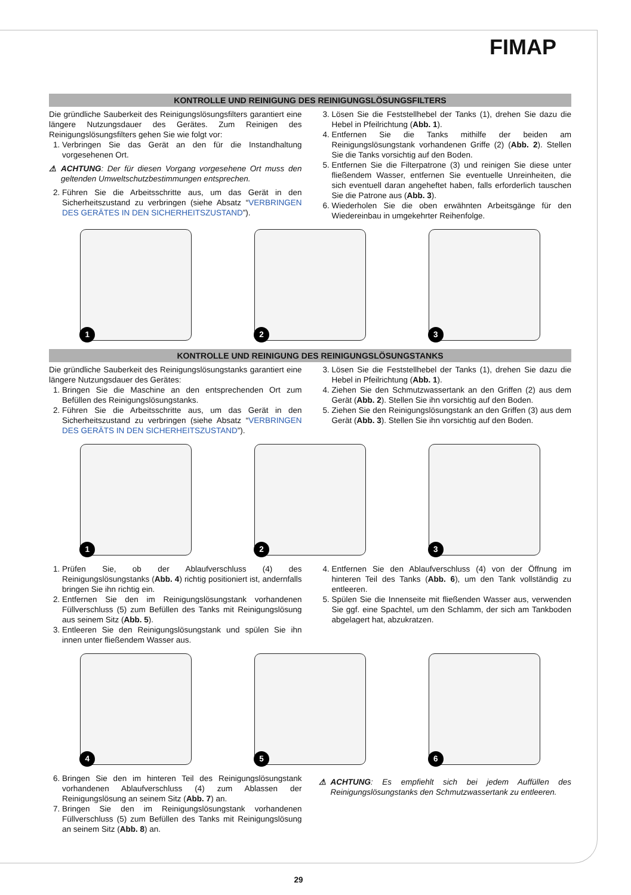FIMAP
KONTROLLE UND REINIGUNG DES REINIGUNGSLÖSUNGSFILTERS
Die gründliche Sauberkeit des Reinigungslösungsfilters garantiert eine längere Nutzungsdauer des Gerätes. Zum Reinigen des Reinigungslösungsfilters gehen Sie wie folgt vor:
1. Verbringen Sie das Gerät an den für die Instandhaltung vorgesehenen Ort.
⚠ ACHTUNG: Der für diesen Vorgang vorgesehene Ort muss den geltenden Umweltschutzbestimmungen entsprechen.
2. Führen Sie die Arbeitsschritte aus, um das Gerät in den Sicherheitszustand zu verbringen (siehe Absatz “VERBRINGEN DES GERÄTES IN DEN SICHERHEITSZUSTAND”).
3. Lösen Sie die Feststellhebel der Tanks (1), drehen Sie dazu die Hebel in Pfeilrichtung (Abb. 1).
4. Entfernen Sie die Tanks mithilfe der beiden am Reinigungslösungstank vorhandenen Griffe (2) (Abb. 2). Stellen Sie die Tanks vorsichtig auf den Boden.
5. Entfernen Sie die Filterpatrone (3) und reinigen Sie diese unter fließendem Wasser, entfernen Sie eventuelle Unreinheiten, die sich eventuell daran angeheftet haben, falls erforderlich tauschen Sie die Patrone aus (Abb. 3).
6. Wiederholen Sie die oben erwähnten Arbeitsgänge für den Wiedereinbau in umgekehrter Reihenfolge.
1
2
3
KONTROLLE UND REINIGUNG DES REINIGUNGSLÖSUNGSTANKS
Die gründliche Sauberkeit des Reinigungslösungstanks garantiert eine längere Nutzungsdauer des Gerätes:
1. Bringen Sie die Maschine an den entsprechenden Ort zum Befüllen des Reinigungslösungstanks.
2. Führen Sie die Arbeitsschritte aus, um das Gerät in den Sicherheitszustand zu verbringen (siehe Absatz “VERBRINGEN DES GERÄTS IN DEN SICHERHEITSZUSTAND”).
3. Lösen Sie die Feststellhebel der Tanks (1), drehen Sie dazu die Hebel in Pfeilrichtung (Abb. 1).
4. Ziehen Sie den Schmutzwassertank an den Griffen (2) aus dem Gerät (Abb. 2). Stellen Sie ihn vorsichtig auf den Boden.
5. Ziehen Sie den Reinigungslösungstank an den Griffen (3) aus dem Gerät (Abb. 3). Stellen Sie ihn vorsichtig auf den Boden.
1
2
3
1. Prüfen Sie, ob der Ablaufverschluss (4) des Reinigungslösungstanks (Abb. 4) richtig positioniert ist, andernfalls bringen Sie ihn richtig ein.
2. Entfernen Sie den im Reinigungslösungstank vorhandenen Füllverschluss (5) zum Befüllen des Tanks mit Reinigungslösung aus seinem Sitz (Abb. 5).
3. Entleeren Sie den Reinigungslösungstank und spülen Sie ihn innen unter fließendem Wasser aus.
4. Entfernen Sie den Ablaufverschluss (4) von der Öffnung im hinteren Teil des Tanks (Abb. 6), um den Tank vollständig zu entleeren.
5. Spülen Sie die Innenseite mit fließenden Wasser aus, verwenden Sie ggf. eine Spachtel, um den Schlamm, der sich am Tankboden abgelagert hat, abzukratzen.
4
5
6
6. Bringen Sie den im hinteren Teil des Reinigungslösungstank vorhandenen Ablaufverschluss (4) zum Ablassen der Reinigungslösung an seinem Sitz (Abb. 7) an.
7. Bringen Sie den im Reinigungslösungstank vorhandenen Füllverschluss (5) zum Befüllen des Tanks mit Reinigungslösung an seinem Sitz (Abb. 8) an.
⚠ ACHTUNG: Es empfiehlt sich bei jedem Auffüllen des Reinigungslösungstanks den Schmutzwassertank zu entleeren.
29